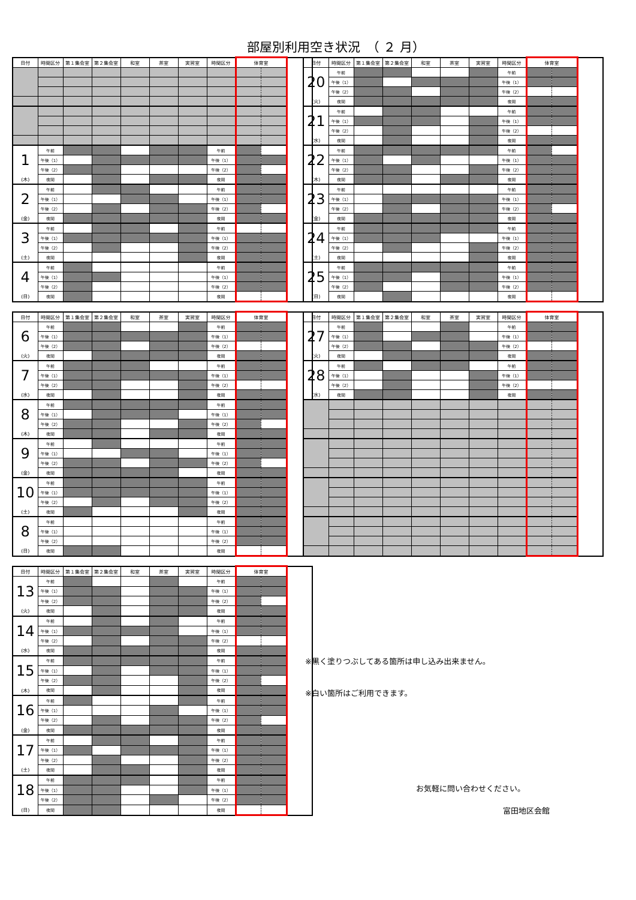部屋別利用空き状況　（ ２ 月）
| 日付 | 時間区分 | 第１集会室 | 第２集会室 | 和室 | 茶室 | 実習室 | 時間区分 | 体育室 | |
| --- | --- | --- | --- | --- | --- | --- | --- | --- | --- |
| 1 | 午前 | | | | | | 午前 | | |
| | 午後（1） | | | | | | 午後（1） | | |
| | 午後（2） | | | | | | 午後（2） | | |
| (木) | 夜間 | | | | | | 夜間 | | |
| 2 | 午前 | | | | | | 午前 | | |
| | 午後（1） | | | | | | 午後（1） | | |
| | 午後（2） | | | | | | 午後（2） | | |
| (金) | 夜間 | | | | | | 夜間 | | |
| 3 | 午前 | | | | | | 午前 | | |
| | 午後（1） | | | | | | 午後（1） | | |
| | 午後（2） | | | | | | 午後（2） | | |
| (土) | 夜間 | | | | | | 夜間 | | |
| 4 | 午前 | | | | | | 午前 | | |
| | 午後（1） | | | | | | 午後（1） | | |
| | 午後（2） | | | | | | 午後（2） | | |
| (日) | 夜間 | | | | | | 夜間 | | |
| 日付 | 時間区分 | 第１集会室 | 第２集会室 | 和室 | 茶室 | 実習室 | 時間区分 | 体育室 | |
| --- | --- | --- | --- | --- | --- | --- | --- | --- | --- |
| 20 | 午前 | | | | | | 午前 | | |
| | 午後（1） | | | | | | 午後（1） | | |
| | 午後（2） | | | | | | 午後（2） | | |
| (火) | 夜間 | | | | | | 夜間 | | |
| 21 | 午前 | | | | | | 午前 | | |
| | 午後（1） | | | | | | 午後（1） | | |
| | 午後（2） | | | | | | 午後（2） | | |
| (水) | 夜間 | | | | | | 夜間 | | |
| 22 | 午前 | | | | | | 午前 | | |
| | 午後（1） | | | | | | 午後（1） | | |
| | 午後（2） | | | | | | 午後（2） | | |
| (木) | 夜間 | | | | | | 夜間 | | |
| 23 | 午前 | | | | | | 午前 | | |
| | 午後（1） | | | | | | 午後（1） | | |
| | 午後（2） | | | | | | 午後（2） | | |
| (金) | 夜間 | | | | | | 夜間 | | |
| 24 | 午前 | | | | | | 午前 | | |
| | 午後（1） | | | | | | 午後（1） | | |
| | 午後（2） | | | | | | 午後（2） | | |
| (土) | 夜間 | | | | | | 夜間 | | |
| 25 | 午前 | | | | | | 午前 | | |
| | 午後（1） | | | | | | 午後（1） | | |
| | 午後（2） | | | | | | 午後（2） | | |
| (日) | 夜間 | | | | | | 夜間 | | |
| 日付 | 時間区分 | 第１集会室 | 第２集会室 | 和室 | 茶室 | 実習室 | 時間区分 | 体育室 | |
| --- | --- | --- | --- | --- | --- | --- | --- | --- | --- |
| 6 | 午前 | | | | | | 午前 | | |
| | 午後（1） | | | | | | 午後（1） | | |
| | 午後（2） | | | | | | 午後（2） | | |
| (火) | 夜間 | | | | | | 夜間 | | |
| 7 | 午前 | | | | | | 午前 | | |
| | 午後（1） | | | | | | 午後（1） | | |
| | 午後（2） | | | | | | 午後（2） | | |
| (水) | 夜間 | | | | | | 夜間 | | |
| 8 | 午前 | | | | | | 午前 | | |
| | 午後（1） | | | | | | 午後（1） | | |
| | 午後（2） | | | | | | 午後（2） | | |
| (木) | 夜間 | | | | | | 夜間 | | |
| 9 | 午前 | | | | | | 午前 | | |
| | 午後（1） | | | | | | 午後（1） | | |
| | 午後（2） | | | | | | 午後（2） | | |
| (金) | 夜間 | | | | | | 夜間 | | |
| 10 | 午前 | | | | | | 午前 | | |
| | 午後（1） | | | | | | 午後（1） | | |
| | 午後（2） | | | | | | 午後（2） | | |
| (土) | 夜間 | | | | | | 夜間 | | |
| 8 | 午前 | | | | | | 午前 | | |
| | 午後（1） | | | | | | 午後（1） | | |
| | 午後（2） | | | | | | 午後（2） | | |
| (日) | 夜間 | | | | | | 夜間 | | |
| 日付 | 時間区分 | 第１集会室 | 第２集会室 | 和室 | 茶室 | 実習室 | 時間区分 | 体育室 | |
| --- | --- | --- | --- | --- | --- | --- | --- | --- | --- |
| 27 | 午前 | | | | | | 午前 | | |
| | 午後（1） | | | | | | 午後（1） | | |
| | 午後（2） | | | | | | 午後（2） | | |
| (火) | 夜間 | | | | | | 夜間 | | |
| 28 | 午前 | | | | | | 午前 | | |
| | 午後（1） | | | | | | 午後（1） | | |
| | 午後（2） | | | | | | 午後（2） | | |
| (水) | 夜間 | | | | | | 夜間 | | |
| 日付 | 時間区分 | 第１集会室 | 第２集会室 | 和室 | 茶室 | 実習室 | 時間区分 | 体育室 | |
| --- | --- | --- | --- | --- | --- | --- | --- | --- | --- |
| 13 | 午前 | | | | | | 午前 | | |
| | 午後（1） | | | | | | 午後（1） | | |
| | 午後（2） | | | | | | 午後（2） | | |
| (火) | 夜間 | | | | | | 夜間 | | |
| 14 | 午前 | | | | | | 午前 | | |
| | 午後（1） | | | | | | 午後（1） | | |
| | 午後（2） | | | | | | 午後（2） | | |
| (水) | 夜間 | | | | | | 夜間 | | |
| 15 | 午前 | | | | | | 午前 | | |
| | 午後（1） | | | | | | 午後（1） | | |
| | 午後（2） | | | | | | 午後（2） | | |
| (木) | 夜間 | | | | | | 夜間 | | |
| 16 | 午前 | | | | | | 午前 | | |
| | 午後（1） | | | | | | 午後（1） | | |
| | 午後（2） | | | | | | 午後（2） | | |
| (金) | 夜間 | | | | | | 夜間 | | |
| 17 | 午前 | | | | | | 午前 | | |
| | 午後（1） | | | | | | 午後（1） | | |
| | 午後（2） | | | | | | 午後（2） | | |
| (土) | 夜間 | | | | | | 夜間 | | |
| 18 | 午前 | | | | | | 午前 | | |
| | 午後（1） | | | | | | 午後（1） | | |
| | 午後（2） | | | | | | 午後（2） | | |
| (日) | 夜間 | | | | | | 夜間 | | |
※黒く塗りつぶしてある箇所は申し込み出来ません。
※白い箇所はご利用できます。
お気軽に問い合わせください。
富田地区会館